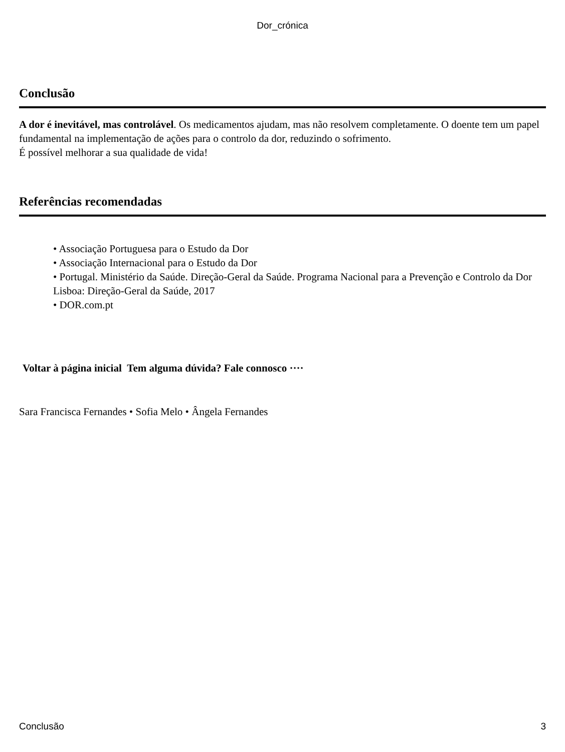Dor_crónica
Conclusão
A dor é inevitável, mas controlável. Os medicamentos ajudam, mas não resolvem completamente. O doente tem um papel fundamental na implementação de ações para o controlo da dor, reduzindo o sofrimento.
É possível melhorar a sua qualidade de vida!
Referências recomendadas
• Associação Portuguesa para o Estudo da Dor
• Associação Internacional para o Estudo da Dor
• Portugal. Ministério da Saúde. Direção-Geral da Saúde. Programa Nacional para a Prevenção e Controlo da Dor Lisboa: Direção-Geral da Saúde, 2017
• DOR.com.pt
Voltar à página inicial Tem alguma dúvida? Fale connosco ····
Sara Francisca Fernandes • Sofia Melo • Ângela Fernandes
Conclusão 3